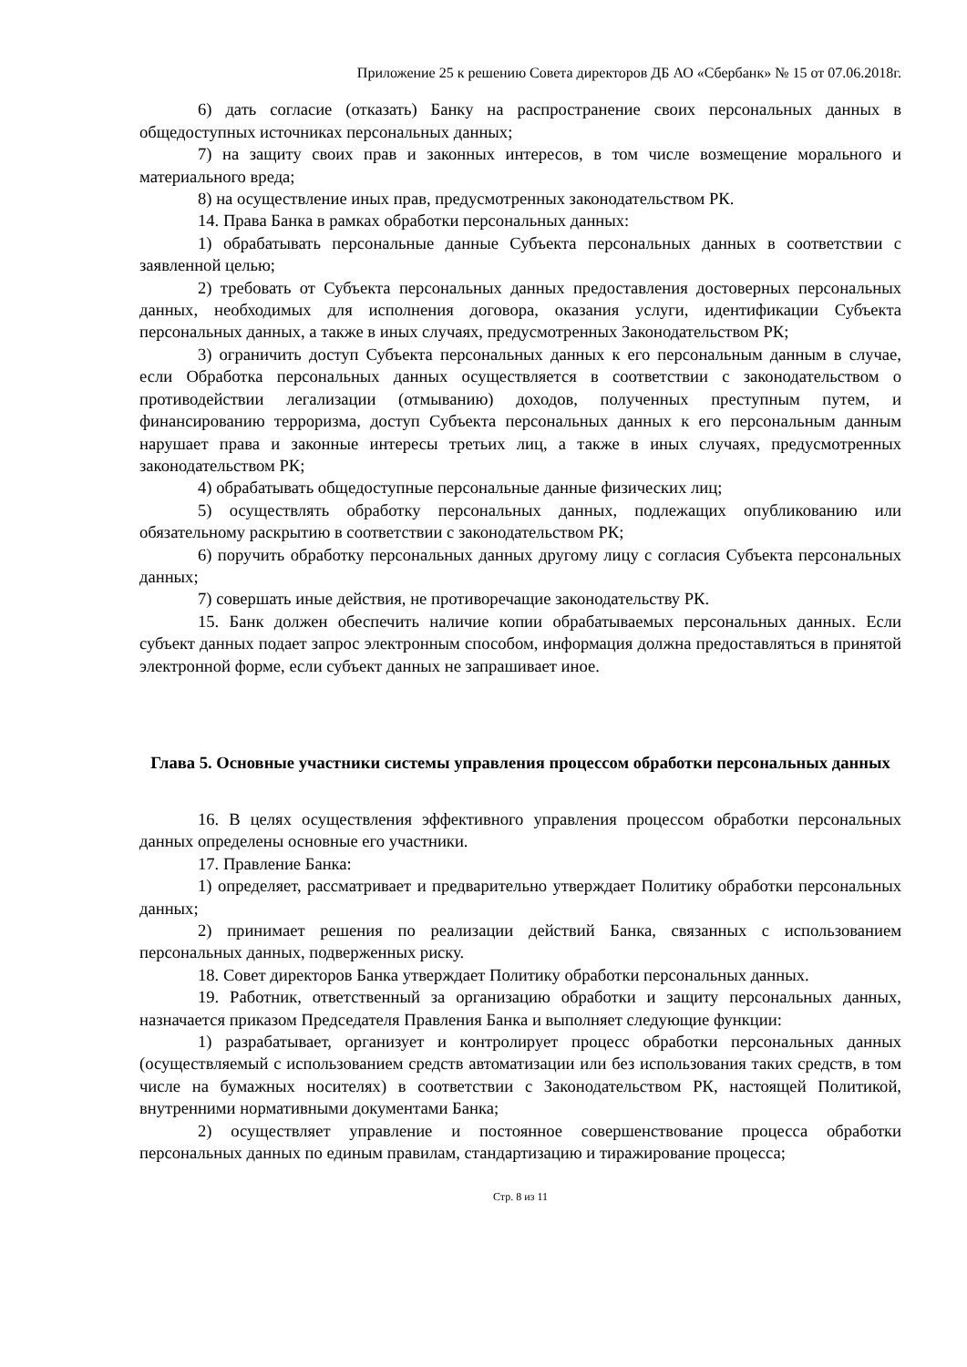Приложение 25 к решению Совета директоров ДБ АО «Сбербанк» № 15 от 07.06.2018г.
6) дать согласие (отказать) Банку на распространение своих персональных данных в общедоступных источниках персональных данных;
7) на защиту своих прав и законных интересов, в том числе возмещение морального и материального вреда;
8) на осуществление иных прав, предусмотренных законодательством РК.
14. Права Банка в рамках обработки персональных данных:
1) обрабатывать персональные данные Субъекта персональных данных в соответствии с заявленной целью;
2) требовать от Субъекта персональных данных предоставления достоверных персональных данных, необходимых для исполнения договора, оказания услуги, идентификации Субъекта персональных данных, а также в иных случаях, предусмотренных Законодательством РК;
3) ограничить доступ Субъекта персональных данных к его персональным данным в случае, если Обработка персональных данных осуществляется в соответствии с законодательством о противодействии легализации (отмыванию) доходов, полученных преступным путем, и финансированию терроризма, доступ Субъекта персональных данных к его персональным данным нарушает права и законные интересы третьих лиц, а также в иных случаях, предусмотренных законодательством РК;
4) обрабатывать общедоступные персональные данные физических лиц;
5) осуществлять обработку персональных данных, подлежащих опубликованию или обязательному раскрытию в соответствии с законодательством РК;
6) поручить обработку персональных данных другому лицу с согласия Субъекта персональных данных;
7) совершать иные действия, не противоречащие законодательству РК.
15. Банк должен обеспечить наличие копии обрабатываемых персональных данных. Если субъект данных подает запрос электронным способом, информация должна предоставляться в принятой электронной форме, если субъект данных не запрашивает иное.
Глава 5. Основные участники системы управления процессом обработки персональных данных
16. В целях осуществления эффективного управления процессом обработки персональных данных определены основные его участники.
17. Правление Банка:
1) определяет, рассматривает и предварительно утверждает Политику обработки персональных данных;
2) принимает решения по реализации действий Банка, связанных с использованием персональных данных, подверженных риску.
18. Совет директоров Банка утверждает Политику обработки персональных данных.
19. Работник, ответственный за организацию обработки и защиту персональных данных, назначается приказом Председателя Правления Банка и выполняет следующие функции:
1) разрабатывает, организует и контролирует процесс обработки персональных данных (осуществляемый с использованием средств автоматизации или без использования таких средств, в том числе на бумажных носителях) в соответствии с Законодательством РК, настоящей Политикой, внутренними нормативными документами Банка;
2) осуществляет управление и постоянное совершенствование процесса обработки персональных данных по единым правилам, стандартизацию и тиражирование процесса;
Стр. 8 из 11